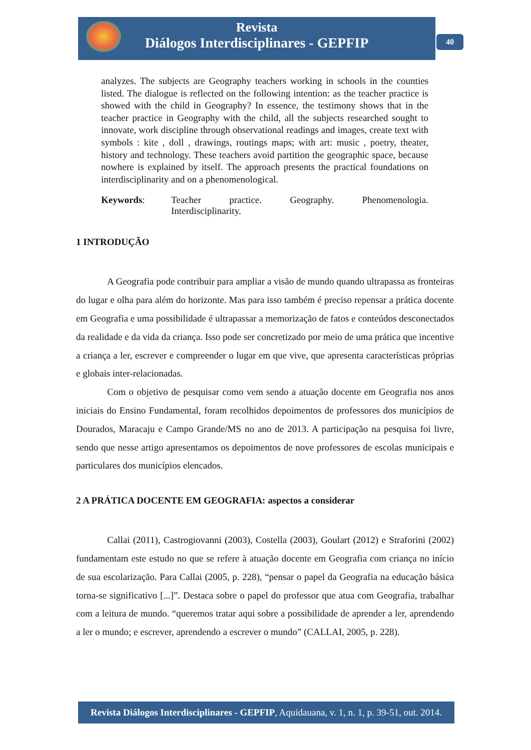Revista
Diálogos Interdisciplinares - GEPFIP
40
analyzes. The subjects are Geography teachers working in schools in the counties listed. The dialogue is reflected on the following intention: as the teacher practice is showed with the child in Geography? In essence, the testimony shows that in the teacher practice in Geography with the child, all the subjects researched sought to innovate, work discipline through observational readings and images, create text with symbols : kite , doll , drawings, routings maps; with art: music , poetry, theater, history and technology. These teachers avoid partition the geographic space, because nowhere is explained by itself. The approach presents the practical foundations on interdisciplinarity and on a phenomenological.
Keywords: Teacher practice. Geography. Phenomenologia.
Interdisciplinarity.
1 INTRODUÇÃO
A Geografia pode contribuir para ampliar a visão de mundo quando ultrapassa as fronteiras do lugar e olha para além do horizonte. Mas para isso também é preciso repensar a prática docente em Geografia e uma possibilidade é ultrapassar a memorização de fatos e conteúdos desconectados da realidade e da vida da criança. Isso pode ser concretizado por meio de uma prática que incentive a criança a ler, escrever e compreender o lugar em que vive, que apresenta características próprias e globais inter-relacionadas.
Com o objetivo de pesquisar como vem sendo a atuação docente em Geografia nos anos iniciais do Ensino Fundamental, foram recolhidos depoimentos de professores dos municípios de Dourados, Maracaju e Campo Grande/MS no ano de 2013. A participação na pesquisa foi livre, sendo que nesse artigo apresentamos os depoimentos de nove professores de escolas municipais e particulares dos municípios elencados.
2 A PRÁTICA DOCENTE EM GEOGRAFIA: aspectos a considerar
Callai (2011), Castrogiovanni (2003), Costella (2003), Goulart (2012) e Straforini (2002) fundamentam este estudo no que se refere à atuação docente em Geografia com criança no início de sua escolarização. Para Callai (2005, p. 228), “pensar o papel da Geografia na educação básica torna-se significativo [...]”. Destaca sobre o papel do professor que atua com Geografia, trabalhar com a leitura de mundo. “queremos tratar aqui sobre a possibilidade de aprender a ler, aprendendo a ler o mundo; e escrever, aprendendo a escrever o mundo” (CALLAI, 2005, p. 228).
Revista Diálogos Interdisciplinares - GEPFIP, Aquidauana, v. 1, n. 1, p. 39-51, out. 2014.